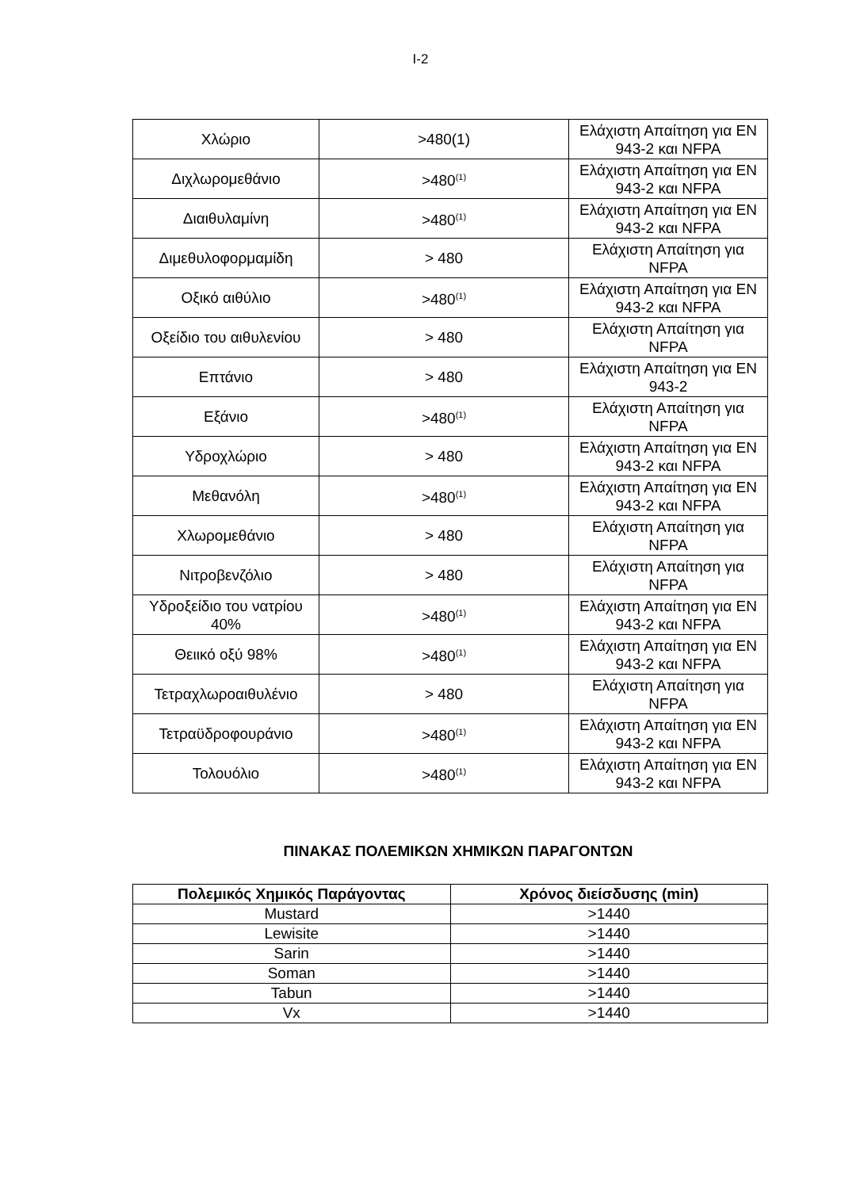I-2
| Χλώριο | >480(1) | Ελάχιστη Απαίτηση για EN 943-2 και NFPA |
| Διχλωρομεθάνιο | >480<sup>(1)</sup> | Ελάχιστη Απαίτηση για EN 943-2 και NFPA |
| Διαιθυλαμίνη | >480<sup>(1)</sup> | Ελάχιστη Απαίτηση για EN 943-2 και NFPA |
| Διμεθυλοφορμαμίδη | > 480 | Ελάχιστη Απαίτηση για NFPA |
| Οξικό αιθύλιο | >480<sup>(1)</sup> | Ελάχιστη Απαίτηση για EN 943-2 και NFPA |
| Οξείδιο του αιθυλενίου | > 480 | Ελάχιστη Απαίτηση για NFPA |
| Επτάνιο | > 480 | Ελάχιστη Απαίτηση για EN 943-2 |
| Εξάνιο | >480<sup>(1)</sup> | Ελάχιστη Απαίτηση για NFPA |
| Υδροχλώριο | > 480 | Ελάχιστη Απαίτηση για EN 943-2 και NFPA |
| Μεθανόλη | >480<sup>(1)</sup> | Ελάχιστη Απαίτηση για EN 943-2 και NFPA |
| Χλωρομεθάνιο | > 480 | Ελάχιστη Απαίτηση για NFPA |
| Νιτροβενζόλιο | > 480 | Ελάχιστη Απαίτηση για NFPA |
| Υδροξείδιο του νατρίου 40% | >480<sup>(1)</sup> | Ελάχιστη Απαίτηση για EN 943-2 και NFPA |
| Θειικό οξύ 98% | >480<sup>(1)</sup> | Ελάχιστη Απαίτηση για EN 943-2 και NFPA |
| Τετραχλωροαιθυλένιο | > 480 | Ελάχιστη Απαίτηση για NFPA |
| Τετραϋδροφουράνιο | >480<sup>(1)</sup> | Ελάχιστη Απαίτηση για EN 943-2 και NFPA |
| Τολουόλιο | >480<sup>(1)</sup> | Ελάχιστη Απαίτηση για EN 943-2 και NFPA |
ΠΙΝΑΚΑΣ ΠΟΛΕΜΙΚΩΝ ΧΗΜΙΚΩΝ ΠΑΡΑΓΟΝΤΩΝ
| Πολεμικός Χημικός Παράγοντας | Χρόνος διείσδυσης (min) |
| --- | --- |
| Mustard | >1440 |
| Lewisite | >1440 |
| Sarin | >1440 |
| Soman | >1440 |
| Tabun | >1440 |
| Vx | >1440 |